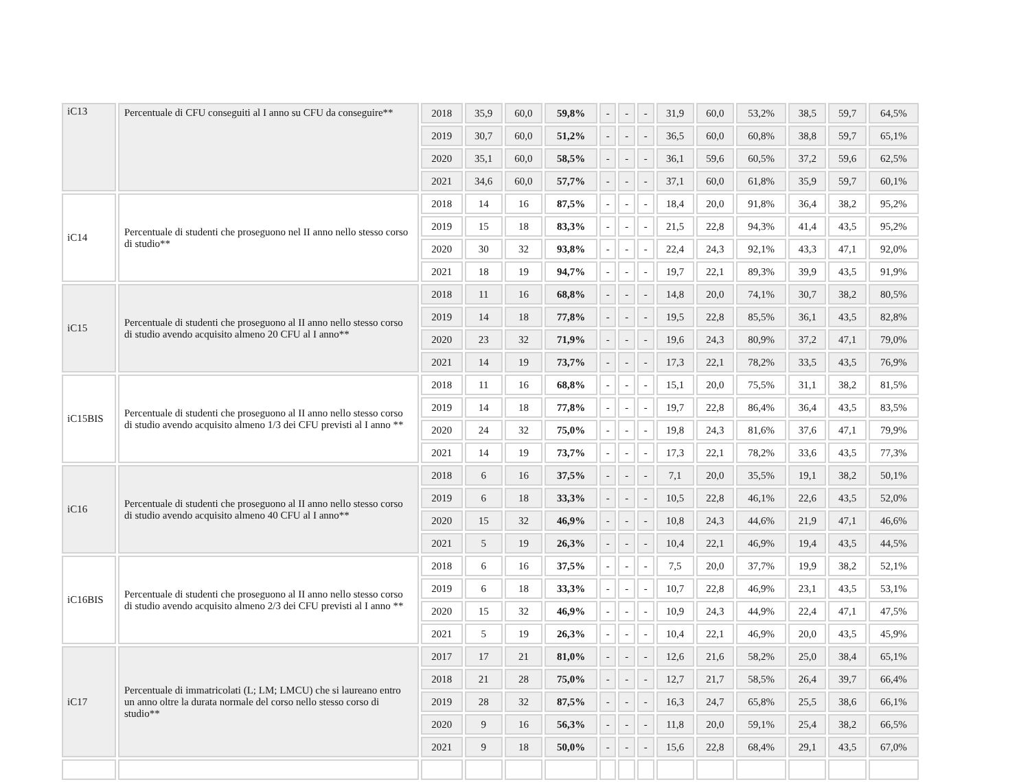| iC13 | Percentuale di CFU conseguiti al I anno su CFU da conseguire** | 2018 | 35,9 | 60,0 | 59,8% | - | - | - | 31,9 | 60,0 | 53,2% | 38,5 | 59,7 | 64,5% |
| | | 2019 | 30,7 | 60,0 | 51,2% | - | - | - | 36,5 | 60,0 | 60,8% | 38,8 | 59,7 | 65,1% |
| | | 2020 | 35,1 | 60,0 | 58,5% | - | - | - | 36,1 | 59,6 | 60,5% | 37,2 | 59,6 | 62,5% |
| | | 2021 | 34,6 | 60,0 | 57,7% | - | - | - | 37,1 | 60,0 | 61,8% | 35,9 | 59,7 | 60,1% |
| iC14 | Percentuale di studenti che proseguono nel II anno nello stesso corso di studio** | 2018 | 14 | 16 | 87,5% | - | - | - | 18,4 | 20,0 | 91,8% | 36,4 | 38,2 | 95,2% |
| | | 2019 | 15 | 18 | 83,3% | - | - | - | 21,5 | 22,8 | 94,3% | 41,4 | 43,5 | 95,2% |
| | | 2020 | 30 | 32 | 93,8% | - | - | - | 22,4 | 24,3 | 92,1% | 43,3 | 47,1 | 92,0% |
| | | 2021 | 18 | 19 | 94,7% | - | - | - | 19,7 | 22,1 | 89,3% | 39,9 | 43,5 | 91,9% |
| iC15 | Percentuale di studenti che proseguono al II anno nello stesso corso di studio avendo acquisito almeno 20 CFU al I anno** | 2018 | 11 | 16 | 68,8% | - | - | - | 14,8 | 20,0 | 74,1% | 30,7 | 38,2 | 80,5% |
| | | 2019 | 14 | 18 | 77,8% | - | - | - | 19,5 | 22,8 | 85,5% | 36,1 | 43,5 | 82,8% |
| | | 2020 | 23 | 32 | 71,9% | - | - | - | 19,6 | 24,3 | 80,9% | 37,2 | 47,1 | 79,0% |
| | | 2021 | 14 | 19 | 73,7% | - | - | - | 17,3 | 22,1 | 78,2% | 33,5 | 43,5 | 76,9% |
| iC15BIS | Percentuale di studenti che proseguono al II anno nello stesso corso di studio avendo acquisito almeno 1/3 dei CFU previsti al I anno ** | 2018 | 11 | 16 | 68,8% | - | - | - | 15,1 | 20,0 | 75,5% | 31,1 | 38,2 | 81,5% |
| | | 2019 | 14 | 18 | 77,8% | - | - | - | 19,7 | 22,8 | 86,4% | 36,4 | 43,5 | 83,5% |
| | | 2020 | 24 | 32 | 75,0% | - | - | - | 19,8 | 24,3 | 81,6% | 37,6 | 47,1 | 79,9% |
| | | 2021 | 14 | 19 | 73,7% | - | - | - | 17,3 | 22,1 | 78,2% | 33,6 | 43,5 | 77,3% |
| iC16 | Percentuale di studenti che proseguono al II anno nello stesso corso di studio avendo acquisito almeno 40 CFU al I anno** | 2018 | 6 | 16 | 37,5% | - | - | - | 7,1 | 20,0 | 35,5% | 19,1 | 38,2 | 50,1% |
| | | 2019 | 6 | 18 | 33,3% | - | - | - | 10,5 | 22,8 | 46,1% | 22,6 | 43,5 | 52,0% |
| | | 2020 | 15 | 32 | 46,9% | - | - | - | 10,8 | 24,3 | 44,6% | 21,9 | 47,1 | 46,6% |
| | | 2021 | 5 | 19 | 26,3% | - | - | - | 10,4 | 22,1 | 46,9% | 19,4 | 43,5 | 44,5% |
| iC16BIS | Percentuale di studenti che proseguono al II anno nello stesso corso di studio avendo acquisito almeno 2/3 dei CFU previsti al I anno ** | 2018 | 6 | 16 | 37,5% | - | - | - | 7,5 | 20,0 | 37,7% | 19,9 | 38,2 | 52,1% |
| | | 2019 | 6 | 18 | 33,3% | - | - | - | 10,7 | 22,8 | 46,9% | 23,1 | 43,5 | 53,1% |
| | | 2020 | 15 | 32 | 46,9% | - | - | - | 10,9 | 24,3 | 44,9% | 22,4 | 47,1 | 47,5% |
| | | 2021 | 5 | 19 | 26,3% | - | - | - | 10,4 | 22,1 | 46,9% | 20,0 | 43,5 | 45,9% |
| iC17 | Percentuale di immatricolati (L; LM; LMCU) che si laureano entro un anno oltre la durata normale del corso nello stesso corso di studio** | 2017 | 17 | 21 | 81,0% | - | - | - | 12,6 | 21,6 | 58,2% | 25,0 | 38,4 | 65,1% |
| | | 2018 | 21 | 28 | 75,0% | - | - | - | 12,7 | 21,7 | 58,5% | 26,4 | 39,7 | 66,4% |
| | | 2019 | 28 | 32 | 87,5% | - | - | - | 16,3 | 24,7 | 65,8% | 25,5 | 38,6 | 66,1% |
| | | 2020 | 9 | 16 | 56,3% | - | - | - | 11,8 | 20,0 | 59,1% | 25,4 | 38,2 | 66,5% |
| | | 2021 | 9 | 18 | 50,0% | - | - | - | 15,6 | 22,8 | 68,4% | 29,1 | 43,5 | 67,0% |